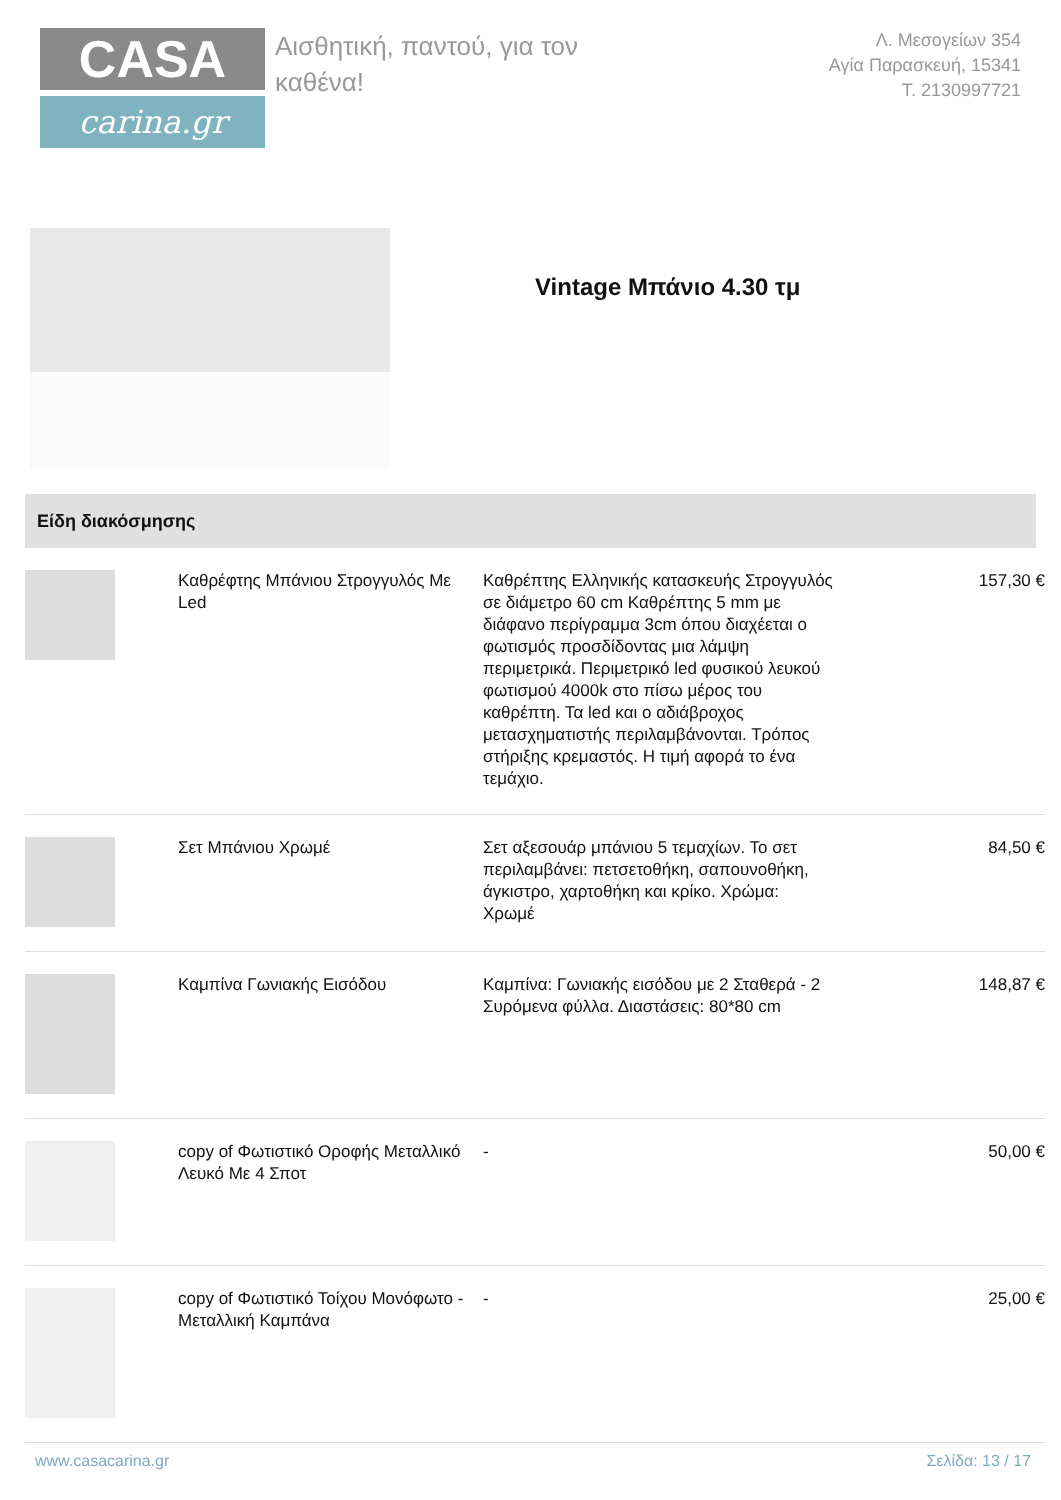CASA
carina.gr
Αισθητική, παντού, για τον καθένα!
Λ. Μεσογείων 354
Αγία Παρασκευή, 15341
Τ. 2130997721
Vintage Μπάνιο 4.30 τμ
Είδη διακόσμησης
| | Καθρέφτης Μπάνιου Στρογγυλός Με Led | Καθρέπτης Ελληνικής κατασκευής Στρογγυλός σε διάμετρο 60 cm Καθρέπτης 5 mm με διάφανο περίγραμμα 3cm όπου διαχέεται ο φωτισμός προσδίδοντας μια λάμψη περιμετρικά. Περιμετρικό led φυσικού λευκού φωτισμού 4000k στο πίσω μέρος του καθρέπτη. Τα led και ο αδιάβροχος μετασχηματιστής περιλαμβάνονται. Τρόπος στήριξης κρεμαστός. Η τιμή αφορά το ένα τεμάχιο. | 157,30 € |
| | Σετ Μπάνιου Χρωμέ | Σετ αξεσουάρ μπάνιου 5 τεμαχίων. Το σετ περιλαμβάνει: πετσετοθήκη, σαπουνοθήκη, άγκιστρο, χαρτοθήκη και κρίκο. Χρώμα: Χρωμέ | 84,50 € |
| | Καμπίνα Γωνιακής Εισόδου | Καμπίνα: Γωνιακής εισόδου με 2 Σταθερά - 2 Συρόμενα φύλλα. Διαστάσεις: 80*80 cm | 148,87 € |
| | copy of Φωτιστικό Οροφής Μεταλλικό Λευκό Με 4 Σποτ | - | 50,00 € |
| | copy of Φωτιστικό Τοίχου Μονόφωτο - Μεταλλική Καμπάνα | - | 25,00 € |
www.casacarina.gr Σελίδα: 13 / 17